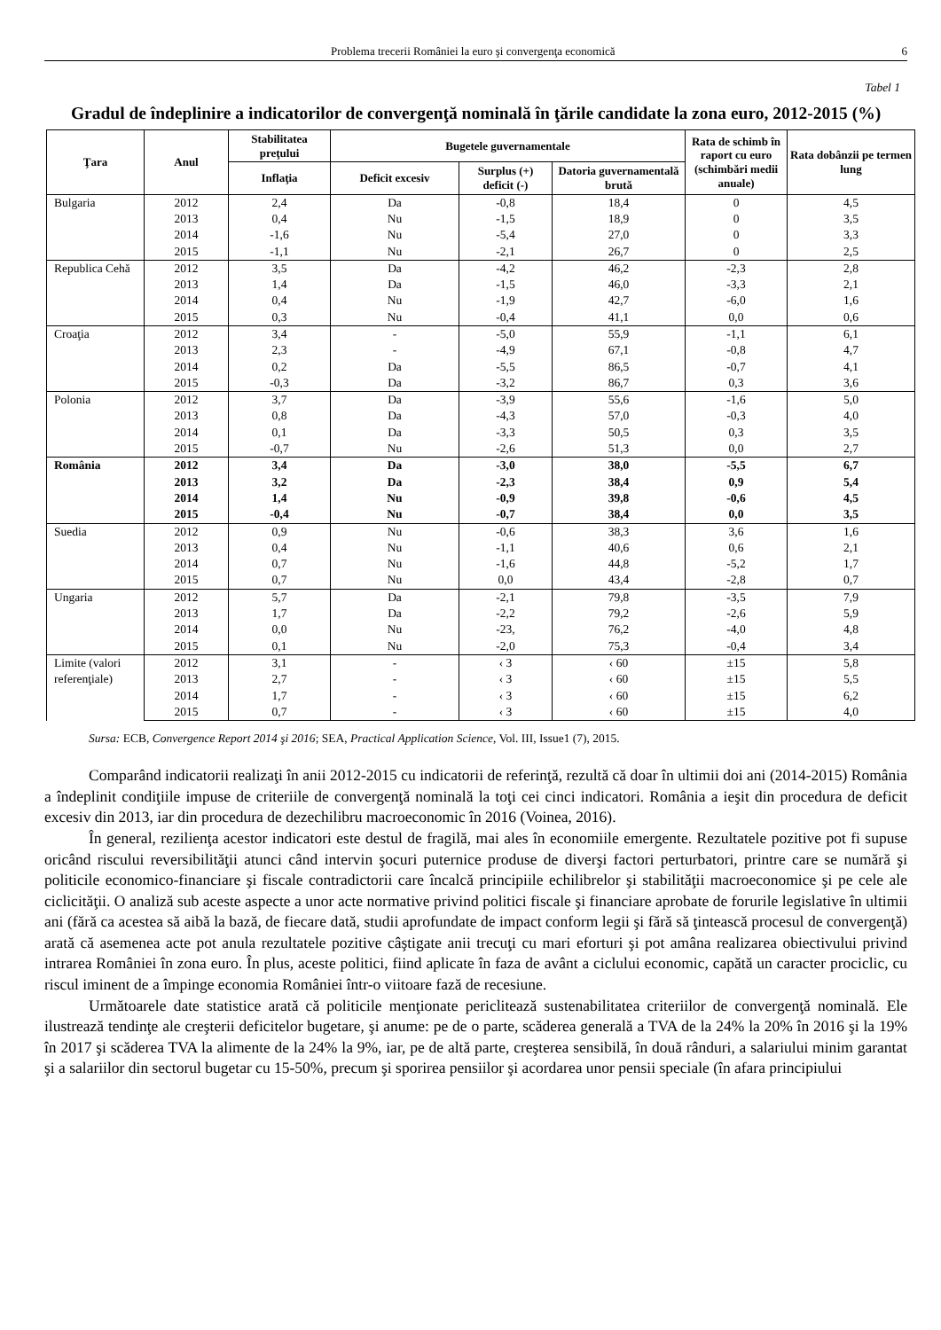Problema trecerii României la euro şi convergenţa economică 6
Tabel 1
Gradul de îndeplinire a indicatorilor de convergenţă nominală în ţările candidate la zona euro, 2012-2015 (%)
| Ţara | Anul | Stabilitatea preţului | Bugetele guvernamentale | | | Rata de schimb în raport cu euro (schimbări medii anuale) | Rata dobânzii pe termen lung |
| --- | --- | --- | --- | --- | --- | --- | --- |
| | | Inflaţia | Deficit excesiv | Surplus (+) deficit (-) | Datoria guvernamentală brută | | |
| Bulgaria | 2012 | 2,4 | Da | -0,8 | 18,4 | 0 | 4,5 |
| | 2013 | 0,4 | Nu | -1,5 | 18,9 | 0 | 3,5 |
| | 2014 | -1,6 | Nu | -5,4 | 27,0 | 0 | 3,3 |
| | 2015 | -1,1 | Nu | -2,1 | 26,7 | 0 | 2,5 |
| Republica Cehă | 2012 | 3,5 | Da | -4,2 | 46,2 | -2,3 | 2,8 |
| | 2013 | 1,4 | Da | -1,5 | 46,0 | -3,3 | 2,1 |
| | 2014 | 0,4 | Nu | -1,9 | 42,7 | -6,0 | 1,6 |
| | 2015 | 0,3 | Nu | -0,4 | 41,1 | 0,0 | 0,6 |
| Croaţia | 2012 | 3,4 | - | -5,0 | 55,9 | -1,1 | 6,1 |
| | 2013 | 2,3 | - | -4,9 | 67,1 | -0,8 | 4,7 |
| | 2014 | 0,2 | Da | -5,5 | 86,5 | -0,7 | 4,1 |
| | 2015 | -0,3 | Da | -3,2 | 86,7 | 0,3 | 3,6 |
| Polonia | 2012 | 3,7 | Da | -3,9 | 55,6 | -1,6 | 5,0 |
| | 2013 | 0,8 | Da | -4,3 | 57,0 | -0,3 | 4,0 |
| | 2014 | 0,1 | Da | -3,3 | 50,5 | 0,3 | 3,5 |
| | 2015 | -0,7 | Nu | -2,6 | 51,3 | 0,0 | 2,7 |
| România | 2012 | 3,4 | Da | -3,0 | 38,0 | -5,5 | 6,7 |
| | 2013 | 3,2 | Da | -2,3 | 38,4 | 0,9 | 5,4 |
| | 2014 | 1,4 | Nu | -0,9 | 39,8 | -0,6 | 4,5 |
| | 2015 | -0,4 | Nu | -0,7 | 38,4 | 0,0 | 3,5 |
| Suedia | 2012 | 0,9 | Nu | -0,6 | 38,3 | 3,6 | 1,6 |
| | 2013 | 0,4 | Nu | -1,1 | 40,6 | 0,6 | 2,1 |
| | 2014 | 0,7 | Nu | -1,6 | 44,8 | -5,2 | 1,7 |
| | 2015 | 0,7 | Nu | 0,0 | 43,4 | -2,8 | 0,7 |
| Ungaria | 2012 | 5,7 | Da | -2,1 | 79,8 | -3,5 | 7,9 |
| | 2013 | 1,7 | Da | -2,2 | 79,2 | -2,6 | 5,9 |
| | 2014 | 0,0 | Nu | -23, | 76,2 | -4,0 | 4,8 |
| | 2015 | 0,1 | Nu | -2,0 | 75,3 | -0,4 | 3,4 |
| Limite (valori referenţiale) | 2012 | 3,1 | - | ‹ 3 | ‹ 60 | ±15 | 5,8 |
| | 2013 | 2,7 | - | ‹ 3 | ‹ 60 | ±15 | 5,5 |
| | 2014 | 1,7 | - | ‹ 3 | ‹ 60 | ±15 | 6,2 |
| | 2015 | 0,7 | - | ‹ 3 | ‹ 60 | ±15 | 4,0 |
Sursa: ECB, Convergence Report 2014 şi 2016; SEA, Practical Application Science, Vol. III, Issue1 (7), 2015.
Comparând indicatorii realizaţi în anii 2012-2015 cu indicatorii de referinţă, rezultă că doar în ultimii doi ani (2014-2015) România a îndeplinit condiţiile impuse de criteriile de convergenţă nominală la toţi cei cinci indicatori. România a ieşit din procedura de deficit excesiv din 2013, iar din procedura de dezechilibru macroeconomic în 2016 (Voinea, 2016).
În general, rezilienţa acestor indicatori este destul de fragilă, mai ales în economiile emergente. Rezultatele pozitive pot fi supuse oricând riscului reversibilităţii atunci când intervin şocuri puternice produse de diverşi factori perturbatori, printre care se numără şi politicile economico-financiare şi fiscale contradictorii care încalcă principiile echilibrelor şi stabilităţii macroeconomice şi pe cele ale ciclicităţii. O analiză sub aceste aspecte a unor acte normative privind politici fiscale şi financiare aprobate de forurile legislative în ultimii ani (fără ca acestea să aibă la bază, de fiecare dată, studii aprofundate de impact conform legii şi fără să ţintească procesul de convergenţă) arată că asemenea acte pot anula rezultatele pozitive câştigate anii trecuţi cu mari eforturi şi pot amâna realizarea obiectivului privind intrarea României în zona euro. În plus, aceste politici, fiind aplicate în faza de avânt a ciclului economic, capătă un caracter prociclic, cu riscul iminent de a împinge economia României într-o viitoare fază de recesiune.
Următoarele date statistice arată că politicile menţionate periclitează sustenabilitatea criteriilor de convergenţă nominală. Ele ilustrează tendinţe ale creşterii deficitelor bugetare, şi anume: pe de o parte, scăderea generală a TVA de la 24% la 20% în 2016 şi la 19% în 2017 şi scăderea TVA la alimente de la 24% la 9%, iar, pe de altă parte, creşterea sensibilă, în două rânduri, a salariului minim garantat şi a salariilor din sectorul bugetar cu 15-50%, precum şi sporirea pensiilor şi acordarea unor pensii speciale (în afara principiului